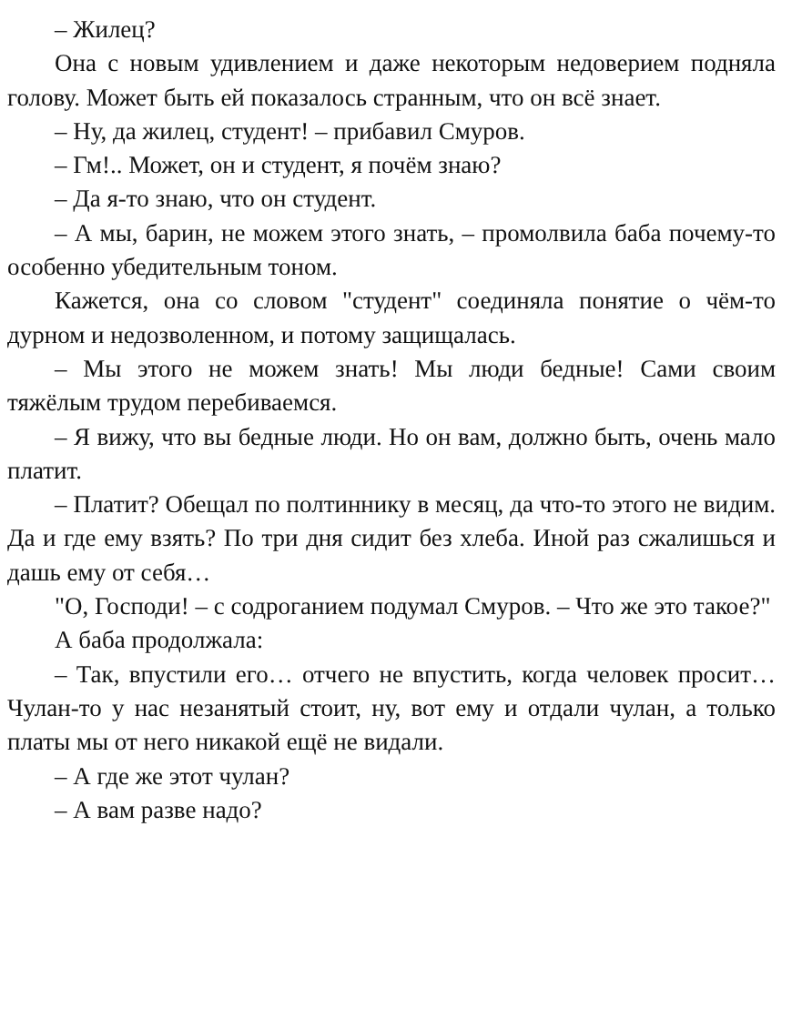– Жилец?
Она с новым удивлением и даже некоторым недоверием подняла голову. Может быть ей показалось странным, что он всё знает.
– Ну, да жилец, студент! – прибавил Смуров.
– Гм!.. Может, он и студент, я почём знаю?
– Да я-то знаю, что он студент.
– А мы, барин, не можем этого знать, – промолвила баба почему-то особенно убедительным тоном.
Кажется, она со словом "студент" соединяла понятие о чём-то дурном и недозволенном, и потому защищалась.
– Мы этого не можем знать! Мы люди бедные! Сами своим тяжёлым трудом перебиваемся.
– Я вижу, что вы бедные люди. Но он вам, должно быть, очень мало платит.
– Платит? Обещал по полтиннику в месяц, да что-то этого не видим. Да и где ему взять? По три дня сидит без хлеба. Иной раз сжалишься и дашь ему от себя…
"О, Господи! – с содроганием подумал Смуров. – Что же это такое?"
А баба продолжала:
– Так, впустили его… отчего не впустить, когда человек просит… Чулан-то у нас незанятый стоит, ну, вот ему и отдали чулан, а только платы мы от него никакой ещё не видали.
– А где же этот чулан?
– А вам разве надо?